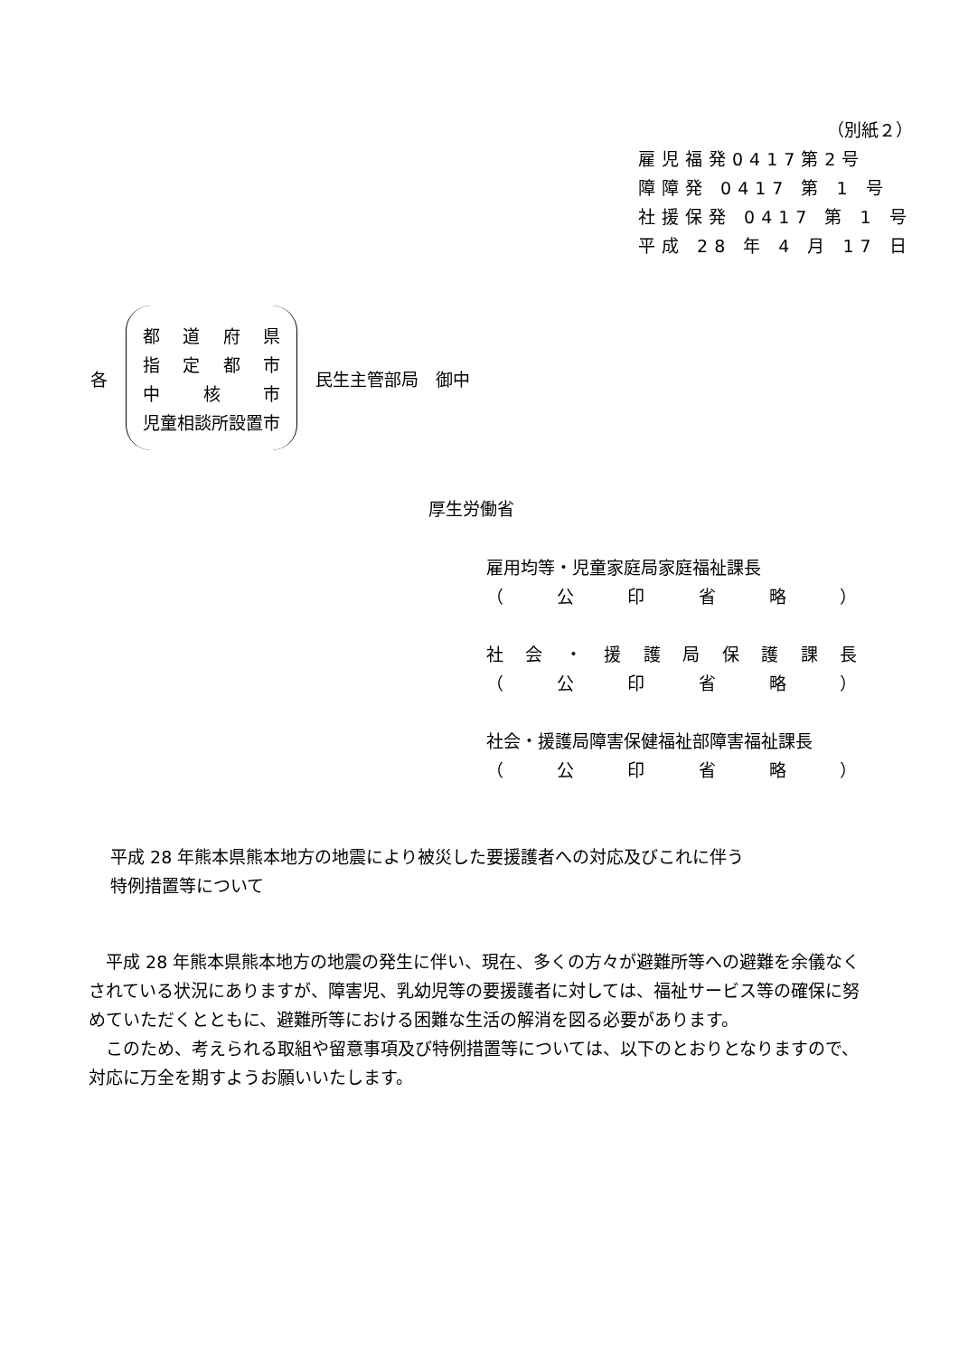（別紙２）
雇児福発0417第2号
障障発 0417 第 1 号
社援保発 0417 第 1 号
平成 28 年 4 月 17 日
各
都道府県
指定都市
中 核 市
児童相談所設置市
民生主管部局　御中
厚生労働省
雇用均等・児童家庭局家庭福祉課長
（ 公印省略 ）
社会 ・ 援護局保護課長
（ 公印省略 ）
社会・援護局障害保健福祉部障害福祉課長
（ 公印省略 ）
平成 28 年熊本県熊本地方の地震により被災した要援護者への対応及びこれに伴う
特例措置等について
平成 28 年熊本県熊本地方の地震の発生に伴い、現在、多くの方々が避難所等への避難を余儀なくされている状況にありますが、障害児、乳幼児等の要援護者に対しては、福祉サービス等の確保に努めていただくとともに、避難所等における困難な生活の解消を図る必要があります。
このため、考えられる取組や留意事項及び特例措置等については、以下のとおりとなりますので、対応に万全を期すようお願いいたします。